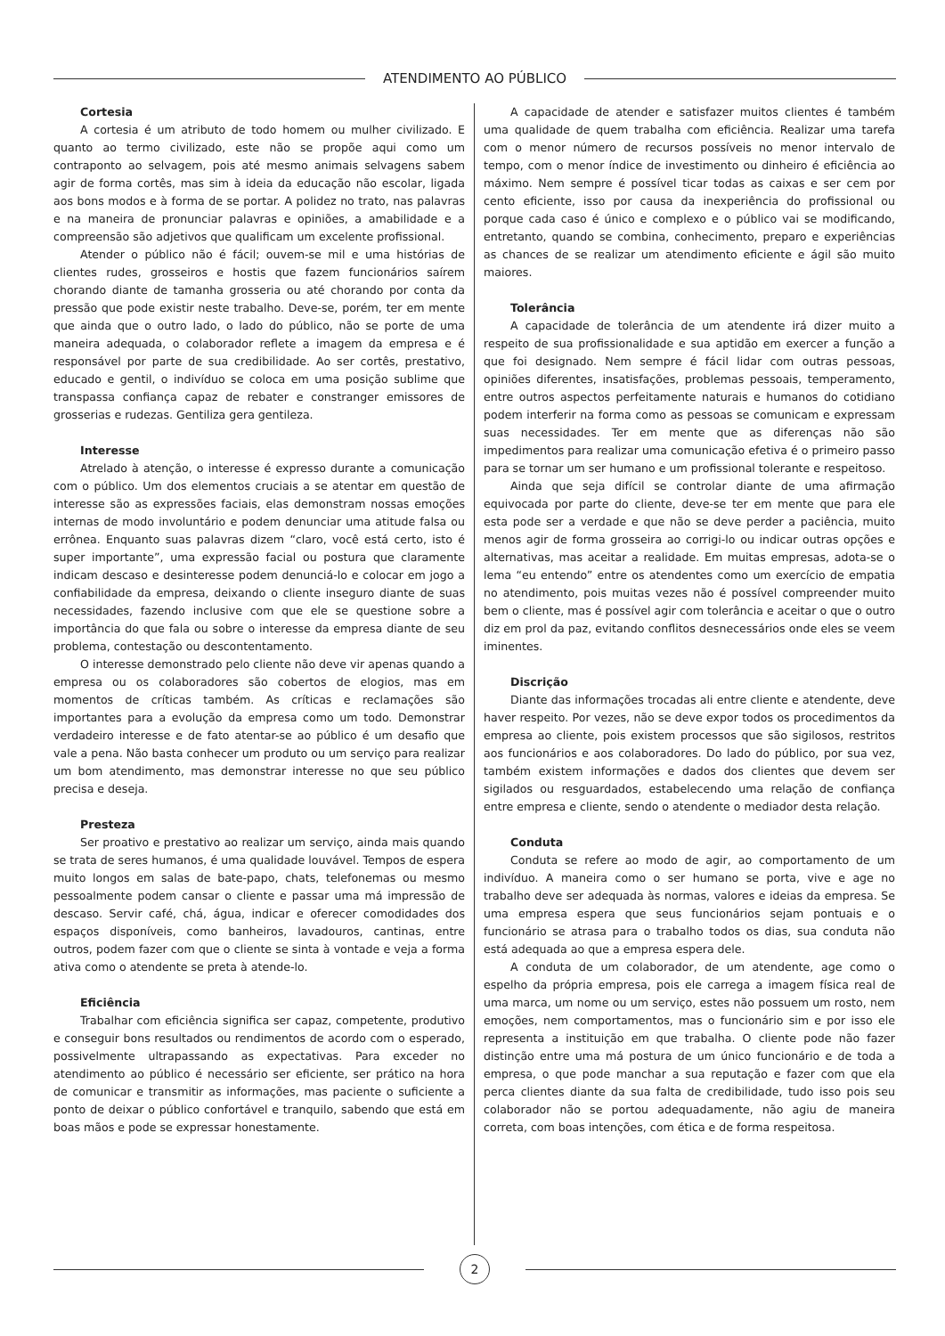ATENDIMENTO AO PÚBLICO
Cortesia
A cortesia é um atributo de todo homem ou mulher civilizado. E quanto ao termo civilizado, este não se propõe aqui como um contraponto ao selvagem, pois até mesmo animais selvagens sabem agir de forma cortês, mas sim à ideia da educação não escolar, ligada aos bons modos e à forma de se portar. A polidez no trato, nas palavras e na maneira de pronunciar palavras e opiniões, a amabilidade e a compreensão são adjetivos que qualificam um excelente profissional.
Atender o público não é fácil; ouvem-se mil e uma histórias de clientes rudes, grosseiros e hostis que fazem funcionários saírem chorando diante de tamanha grosseria ou até chorando por conta da pressão que pode existir neste trabalho. Deve-se, porém, ter em mente que ainda que o outro lado, o lado do público, não se porte de uma maneira adequada, o colaborador reflete a imagem da empresa e é responsável por parte de sua credibilidade. Ao ser cortês, prestativo, educado e gentil, o indivíduo se coloca em uma posição sublime que transpassa confiança capaz de rebater e constranger emissores de grosserias e rudezas. Gentiliza gera gentileza.
Interesse
Atrelado à atenção, o interesse é expresso durante a comunicação com o público. Um dos elementos cruciais a se atentar em questão de interesse são as expressões faciais, elas demonstram nossas emoções internas de modo involuntário e podem denunciar uma atitude falsa ou errônea. Enquanto suas palavras dizem “claro, você está certo, isto é super importante”, uma expressão facial ou postura que claramente indicam descaso e desinteresse podem denunciá-lo e colocar em jogo a confiabilidade da empresa, deixando o cliente inseguro diante de suas necessidades, fazendo inclusive com que ele se questione sobre a importância do que fala ou sobre o interesse da empresa diante de seu problema, contestação ou descontentamento.
O interesse demonstrado pelo cliente não deve vir apenas quando a empresa ou os colaboradores são cobertos de elogios, mas em momentos de críticas também. As críticas e reclamações são importantes para a evolução da empresa como um todo. Demonstrar verdadeiro interesse e de fato atentar-se ao público é um desafio que vale a pena. Não basta conhecer um produto ou um serviço para realizar um bom atendimento, mas demonstrar interesse no que seu público precisa e deseja.
Presteza
Ser proativo e prestativo ao realizar um serviço, ainda mais quando se trata de seres humanos, é uma qualidade louvável. Tempos de espera muito longos em salas de bate-papo, chats, telefonemas ou mesmo pessoalmente podem cansar o cliente e passar uma má impressão de descaso. Servir café, chá, água, indicar e oferecer comodidades dos espaços disponíveis, como banheiros, lavadouros, cantinas, entre outros, podem fazer com que o cliente se sinta à vontade e veja a forma ativa como o atendente se preta à atende-lo.
Eficiência
Trabalhar com eficiência significa ser capaz, competente, produtivo e conseguir bons resultados ou rendimentos de acordo com o esperado, possivelmente ultrapassando as expectativas. Para exceder no atendimento ao público é necessário ser eficiente, ser prático na hora de comunicar e transmitir as informações, mas paciente o suficiente a ponto de deixar o público confortável e tranquilo, sabendo que está em boas mãos e pode se expressar honestamente.
A capacidade de atender e satisfazer muitos clientes é também uma qualidade de quem trabalha com eficiência. Realizar uma tarefa com o menor número de recursos possíveis no menor intervalo de tempo, com o menor índice de investimento ou dinheiro é eficiência ao máximo. Nem sempre é possível ticar todas as caixas e ser cem por cento eficiente, isso por causa da inexperiência do profissional ou porque cada caso é único e complexo e o público vai se modificando, entretanto, quando se combina, conhecimento, preparo e experiências as chances de se realizar um atendimento eficiente e ágil são muito maiores.
Tolerância
A capacidade de tolerância de um atendente irá dizer muito a respeito de sua profissionalidade e sua aptidão em exercer a função a que foi designado. Nem sempre é fácil lidar com outras pessoas, opiniões diferentes, insatisfações, problemas pessoais, temperamento, entre outros aspectos perfeitamente naturais e humanos do cotidiano podem interferir na forma como as pessoas se comunicam e expressam suas necessidades. Ter em mente que as diferenças não são impedimentos para realizar uma comunicação efetiva é o primeiro passo para se tornar um ser humano e um profissional tolerante e respeitoso.
Ainda que seja difícil se controlar diante de uma afirmação equivocada por parte do cliente, deve-se ter em mente que para ele esta pode ser a verdade e que não se deve perder a paciência, muito menos agir de forma grosseira ao corrigi-lo ou indicar outras opções e alternativas, mas aceitar a realidade. Em muitas empresas, adota-se o lema “eu entendo” entre os atendentes como um exercício de empatia no atendimento, pois muitas vezes não é possível compreender muito bem o cliente, mas é possível agir com tolerância e aceitar o que o outro diz em prol da paz, evitando conflitos desnecessários onde eles se veem iminentes.
Discrição
Diante das informações trocadas ali entre cliente e atendente, deve haver respeito. Por vezes, não se deve expor todos os procedimentos da empresa ao cliente, pois existem processos que são sigilosos, restritos aos funcionários e aos colaboradores. Do lado do público, por sua vez, também existem informações e dados dos clientes que devem ser sigilados ou resguardados, estabelecendo uma relação de confiança entre empresa e cliente, sendo o atendente o mediador desta relação.
Conduta
Conduta se refere ao modo de agir, ao comportamento de um indivíduo. A maneira como o ser humano se porta, vive e age no trabalho deve ser adequada às normas, valores e ideias da empresa. Se uma empresa espera que seus funcionários sejam pontuais e o funcionário se atrasa para o trabalho todos os dias, sua conduta não está adequada ao que a empresa espera dele.
A conduta de um colaborador, de um atendente, age como o espelho da própria empresa, pois ele carrega a imagem física real de uma marca, um nome ou um serviço, estes não possuem um rosto, nem emoções, nem comportamentos, mas o funcionário sim e por isso ele representa a instituição em que trabalha. O cliente pode não fazer distinção entre uma má postura de um único funcionário e de toda a empresa, o que pode manchar a sua reputação e fazer com que ela perca clientes diante da sua falta de credibilidade, tudo isso pois seu colaborador não se portou adequadamente, não agiu de maneira correta, com boas intenções, com ética e de forma respeitosa.
2